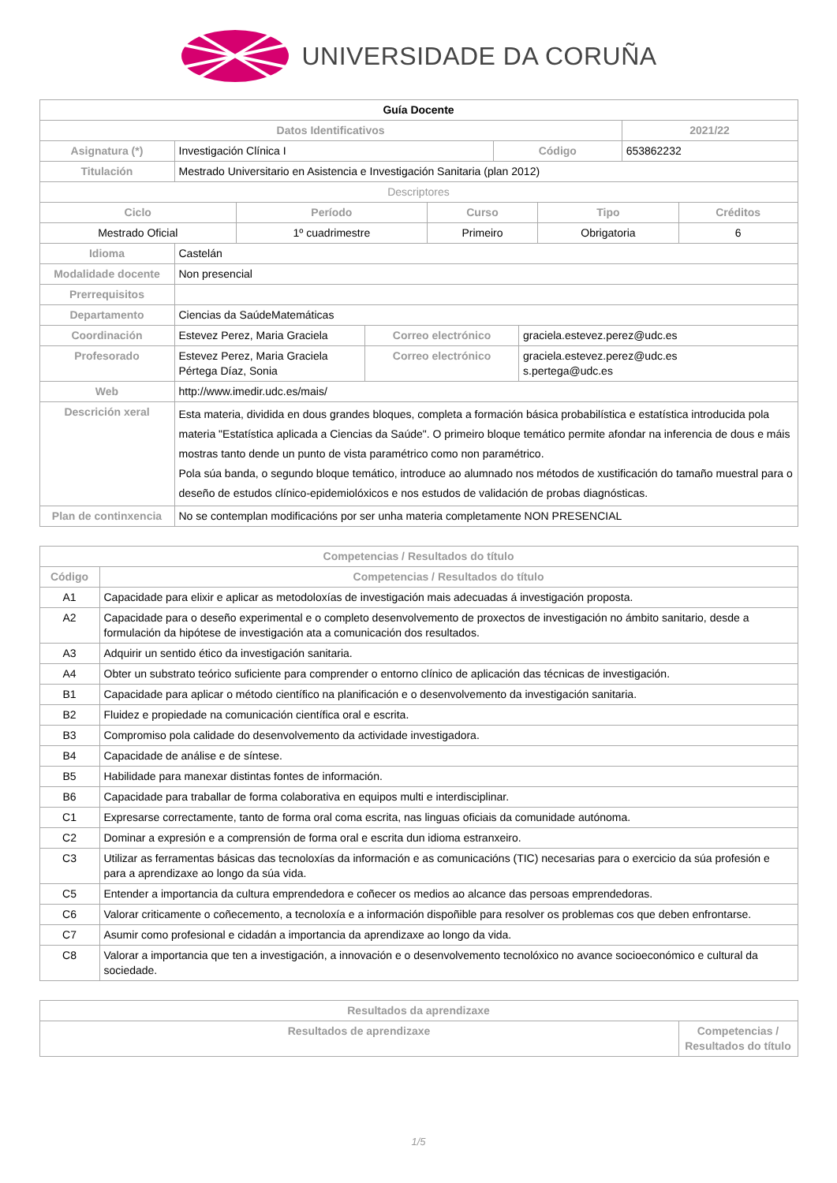UNIVERSIDADE DA CORUÑA
| Guía Docente | | | |
| Datos Identificativos | | | 2021/22 |
| Asignatura (*) | Investigación Clínica I | Código | 653862232 |
| Titulación | Mestrado Universitario en Asistencia e Investigación Sanitaria (plan 2012) | | |
| Descriptores | | | |
| Ciclo | Período | Curso | Tipo | Créditos |
| --- | --- | --- | --- | --- |
| Mestrado Oficial | 1º cuadrimestre | Primeiro | Obrigatoria | 6 |
| Idioma | Castelán | | |
| Modalidade docente | Non presencial | | |
| Prerrequisitos | | | |
| Departamento | Ciencias da SaúdeMatemáticas | | |
| Coordinación | Estevez Perez, Maria Graciela | Correo electrónico | graciela.estevez.perez@udc.es |
| Profesorado | Estevez Perez, Maria Graciela Pértega Díaz, Sonia | Correo electrónico | graciela.estevez.perez@udc.es s.pertega@udc.es |
| Web | http://www.imedir.udc.es/mais/ | | |
| Descrición xeral | Esta materia, dividida en dous grandes bloques, completa a formación básica probabilística e estatística introducida pola materia "Estatística aplicada a Ciencias da Saúde". O primeiro bloque temático permite afondar na inferencia de dous e máis mostras tanto dende un punto de vista paramétrico como non paramétrico. Pola súa banda, o segundo bloque temático, introduce ao alumnado nos métodos de xustificación do tamaño muestral para o deseño de estudos clínico-epidemiolóxicos e nos estudos de validación de probas diagnósticas. | | |
| Plan de continxencia | No se contemplan modificacións por ser unha materia completamente NON PRESENCIAL | | |
| Competencias / Resultados do título | |
| --- | --- |
| Código | Competencias / Resultados do título |
| A1 | Capacidade para elixir e aplicar as metodoloxías de investigación mais adecuadas á investigación proposta. |
| A2 | Capacidade para o deseño experimental e o completo desenvolvemento de proxectos de investigación no ámbito sanitario, desde a formulación da hipótese de investigación ata a comunicación dos resultados. |
| A3 | Adquirir un sentido ético da investigación sanitaria. |
| A4 | Obter un substrato teórico suficiente para comprender o entorno clínico de aplicación das técnicas de investigación. |
| B1 | Capacidade para aplicar o método científico na planificación e o desenvolvemento da investigación sanitaria. |
| B2 | Fluidez e propiedade na comunicación científica oral e escrita. |
| B3 | Compromiso pola calidade do desenvolvemento da actividade investigadora. |
| B4 | Capacidade de análise e de síntese. |
| B5 | Habilidade para manexar distintas fontes de información. |
| B6 | Capacidade para traballar de forma colaborativa en equipos multi e interdisciplinar. |
| C1 | Expresarse correctamente, tanto de forma oral coma escrita, nas linguas oficiais da comunidade autónoma. |
| C2 | Dominar a expresión e a comprensión de forma oral e escrita dun idioma estranxeiro. |
| C3 | Utilizar as ferramentas básicas das tecnoloxías da información e as comunicacións (TIC) necesarias para o exercicio da súa profesión e para a aprendizaxe ao longo da súa vida. |
| C5 | Entender a importancia da cultura emprendedora e coñecer os medios ao alcance das persoas emprendedoras. |
| C6 | Valorar criticamente o coñecemento, a tecnoloxía e a información dispoñible para resolver os problemas cos que deben enfrontarse. |
| C7 | Asumir como profesional e cidadán a importancia da aprendizaxe ao longo da vida. |
| C8 | Valorar a importancia que ten a investigación, a innovación e o desenvolvemento tecnolóxico no avance socioeconómico e cultural da sociedade. |
| Resultados da aprendizaxe | |
| --- | --- |
| Resultados de aprendizaxe | Competencias / Resultados do título |
1/5